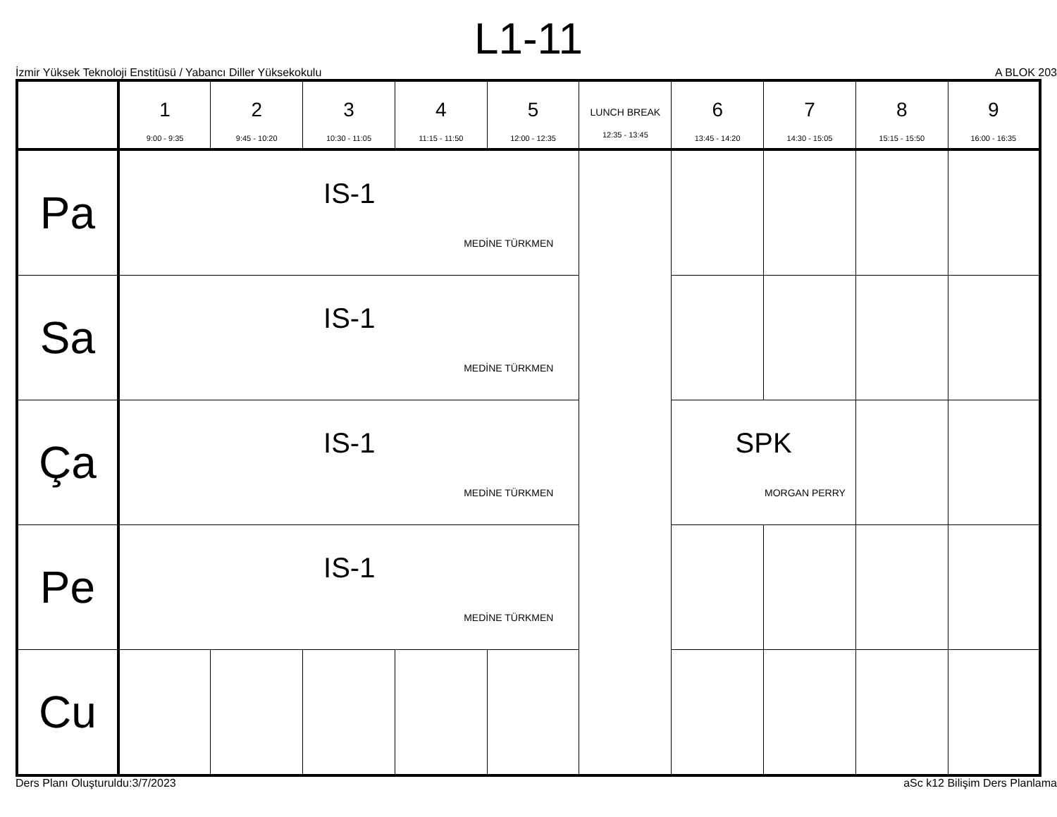L1-11
İzmir Yüksek Teknoloji Enstitüsü / Yabancı Diller Yüksekokulu A BLOK 203
| | 1 9:00 - 9:35 | 2 9:45 - 10:20 | 3 10:30 - 11:05 | 4 11:15 - 11:50 | 5 12:00 - 12:35 | LUNCH BREAK 12:35 - 13:45 | 6 13:45 - 14:20 | 7 14:30 - 15:05 | 8 15:15 - 15:50 | 9 16:00 - 16:35 |
| --- | --- | --- | --- | --- | --- | --- | --- | --- | --- | --- |
| Pa | IS-1 MEDİNE TÜRKMEN | | | | | | | | | |
| Sa | IS-1 MEDİNE TÜRKMEN | | | | | | | | | |
| Ça | IS-1 MEDİNE TÜRKMEN | | | | | | SPK MORGAN PERRY | | | |
| Pe | IS-1 MEDİNE TÜRKMEN | | | | | | | | | |
| Cu | | | | | | | | | | |
Ders Planı Oluşturuldu:3/7/2023 aSc k12 Bilişim Ders Planlama